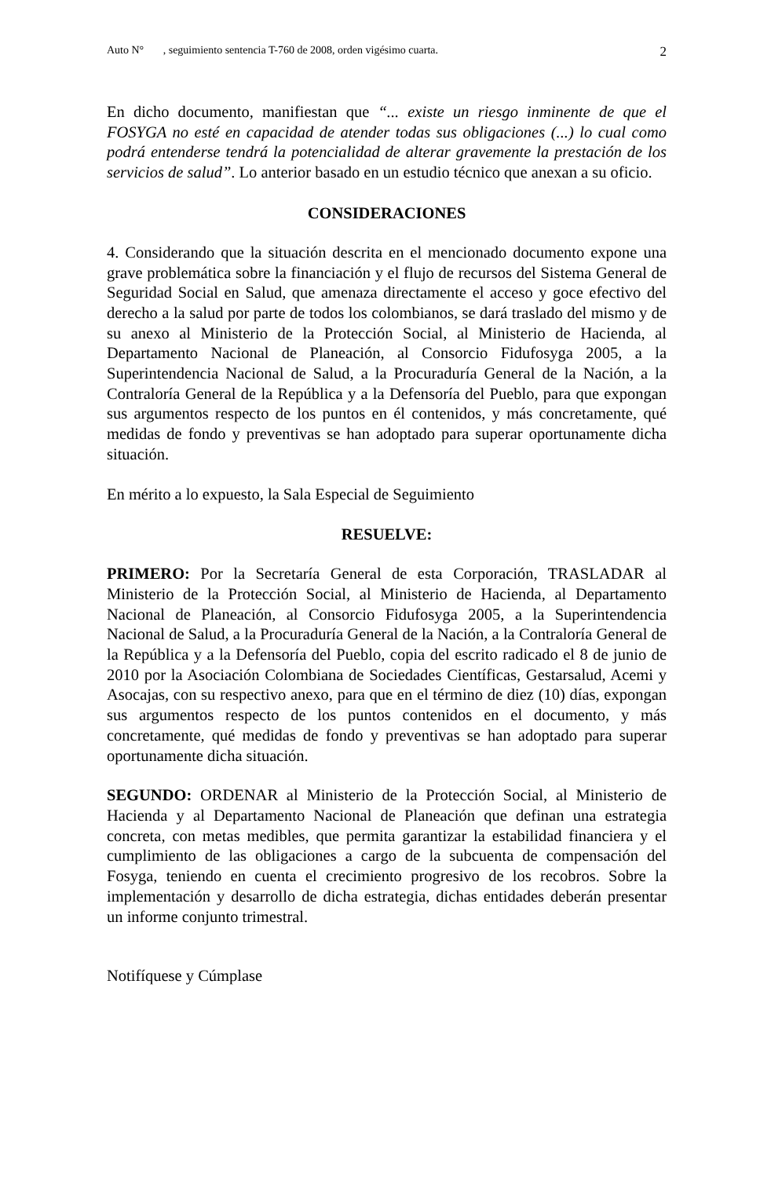Auto N° , seguimiento sentencia T-760 de 2008, orden vigésimo cuarta. 2
En dicho documento, manifiestan que “... existe un riesgo inminente de que el FOSYGA no esté en capacidad de atender todas sus obligaciones (...) lo cual como podrá entenderse tendrá la potencialidad de alterar gravemente la prestación de los servicios de salud”. Lo anterior basado en un estudio técnico que anexan a su oficio.
CONSIDERACIONES
4. Considerando que la situación descrita en el mencionado documento expone una grave problemática sobre la financiación y el flujo de recursos del Sistema General de Seguridad Social en Salud, que amenaza directamente el acceso y goce efectivo del derecho a la salud por parte de todos los colombianos, se dará traslado del mismo y de su anexo al Ministerio de la Protección Social, al Ministerio de Hacienda, al Departamento Nacional de Planeación, al Consorcio Fidufosyga 2005, a la Superintendencia Nacional de Salud, a la Procuraduría General de la Nación, a la Contraloría General de la República y a la Defensoría del Pueblo, para que expongan sus argumentos respecto de los puntos en él contenidos, y más concretamente, qué medidas de fondo y preventivas se han adoptado para superar oportunamente dicha situación.
En mérito a lo expuesto, la Sala Especial de Seguimiento
RESUELVE:
PRIMERO: Por la Secretaría General de esta Corporación, TRASLADAR al Ministerio de la Protección Social, al Ministerio de Hacienda, al Departamento Nacional de Planeación, al Consorcio Fidufosyga 2005, a la Superintendencia Nacional de Salud, a la Procuraduría General de la Nación, a la Contraloría General de la República y a la Defensoría del Pueblo, copia del escrito radicado el 8 de junio de 2010 por la Asociación Colombiana de Sociedades Científicas, Gestarsalud, Acemi y Asocajas, con su respectivo anexo, para que en el término de diez (10) días, expongan sus argumentos respecto de los puntos contenidos en el documento, y más concretamente, qué medidas de fondo y preventivas se han adoptado para superar oportunamente dicha situación.
SEGUNDO: ORDENAR al Ministerio de la Protección Social, al Ministerio de Hacienda y al Departamento Nacional de Planeación que definan una estrategia concreta, con metas medibles, que permita garantizar la estabilidad financiera y el cumplimiento de las obligaciones a cargo de la subcuenta de compensación del Fosyga, teniendo en cuenta el crecimiento progresivo de los recobros. Sobre la implementación y desarrollo de dicha estrategia, dichas entidades deberán presentar un informe conjunto trimestral.
Notifíquese y Cúmplase